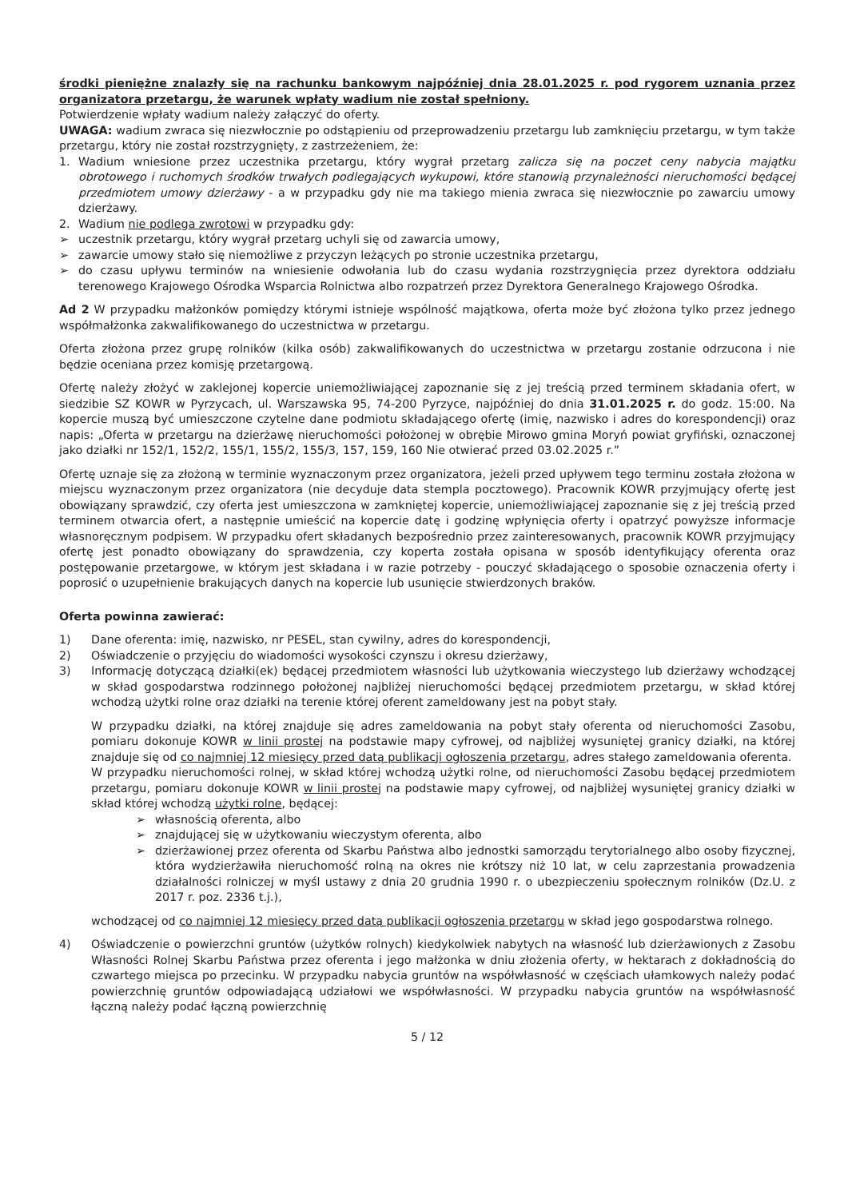środki pieniężne znalazły się na rachunku bankowym najpóźniej dnia 28.01.2025 r. pod rygorem uznania przez organizatora przetargu, że warunek wpłaty wadium nie został spełniony.
Potwierdzenie wpłaty wadium należy załączyć do oferty.
UWAGA: wadium zwraca się niezwłocznie po odstąpieniu od przeprowadzeniu przetargu lub zamknięciu przetargu, w tym także przetargu, który nie został rozstrzygnięty, z zastrzeżeniem, że:
1. Wadium wniesione przez uczestnika przetargu, który wygrał przetarg zalicza się na poczet ceny nabycia majątku obrotowego i ruchomych środków trwałych podlegających wykupowi, które stanowią przynależności nieruchomości będącej przedmiotem umowy dzierżawy - a w przypadku gdy nie ma takiego mienia zwraca się niezwłocznie po zawarciu umowy dzierżawy.
2. Wadium nie podlega zwrotowi w przypadku gdy:
➢ uczestnik przetargu, który wygrał przetarg uchyli się od zawarcia umowy,
➢ zawarcie umowy stało się niemożliwe z przyczyn leżących po stronie uczestnika przetargu,
➢ do czasu upływu terminów na wniesienie odwołania lub do czasu wydania rozstrzygnięcia przez dyrektora oddziału terenowego Krajowego Ośrodka Wsparcia Rolnictwa albo rozpatrzeń przez Dyrektora Generalnego Krajowego Ośrodka.
Ad 2 W przypadku małżonków pomiędzy którymi istnieje wspólność majątkowa, oferta może być złożona tylko przez jednego współmałżonka zakwalifikowanego do uczestnictwa w przetargu.
Oferta złożona przez grupę rolników (kilka osób) zakwalifikowanych do uczestnictwa w przetargu zostanie odrzucona i nie będzie oceniana przez komisję przetargową.
Ofertę należy złożyć w zaklejonej kopercie uniemożliwiającej zapoznanie się z jej treścią przed terminem składania ofert, w siedzibie SZ KOWR w Pyrzycach, ul. Warszawska 95, 74-200 Pyrzyce, najpóźniej do dnia 31.01.2025 r. do godz. 15:00. Na kopercie muszą być umieszczone czytelne dane podmiotu składającego ofertę (imię, nazwisko i adres do korespondencji) oraz napis: „Oferta w przetargu na dzierżawę nieruchomości położonej w obrębie Mirowo gmina Moryń powiat gryfiński, oznaczonej jako działki nr 152/1, 152/2, 155/1, 155/2, 155/3, 157, 159, 160 Nie otwierać przed 03.02.2025 r.”
Ofertę uznaje się za złożoną w terminie wyznaczonym przez organizatora, jeżeli przed upływem tego terminu została złożona w miejscu wyznaczonym przez organizatora (nie decyduje data stempla pocztowego). Pracownik KOWR przyjmujący ofertę jest obowiązany sprawdzić, czy oferta jest umieszczona w zamkniętej kopercie, uniemożliwiającej zapoznanie się z jej treścią przed terminem otwarcia ofert, a następnie umieścić na kopercie datę i godzinę wpłynięcia oferty i opatrzyć powyższe informacje własnoręcznym podpisem. W przypadku ofert składanych bezpośrednio przez zainteresowanych, pracownik KOWR przyjmujący ofertę jest ponadto obowiązany do sprawdzenia, czy koperta została opisana w sposób identyfikujący oferenta oraz postępowanie przetargowe, w którym jest składana i w razie potrzeby - pouczyć składającego o sposobie oznaczenia oferty i poprosić o uzupełnienie brakujących danych na kopercie lub usunięcie stwierdzonych braków.
Oferta powinna zawierać:
1) Dane oferenta: imię, nazwisko, nr PESEL, stan cywilny, adres do korespondencji,
2) Oświadczenie o przyjęciu do wiadomości wysokości czynszu i okresu dzierżawy,
3) Informację dotyczącą działki(ek) będącej przedmiotem własności lub użytkowania wieczystego lub dzierżawy wchodzącej w skład gospodarstwa rodzinnego położonej najbliżej nieruchomości będącej przedmiotem przetargu, w skład której wchodzą użytki rolne oraz działki na terenie której oferent zameldowany jest na pobyt stały.
W przypadku działki, na której znajduje się adres zameldowania na pobyt stały oferenta od nieruchomości Zasobu, pomiaru dokonuje KOWR w linii prostej na podstawie mapy cyfrowej, od najbliżej wysuniętej granicy działki, na której znajduje się od co najmniej 12 miesięcy przed datą publikacji ogłoszenia przetargu, adres stałego zameldowania oferenta.
W przypadku nieruchomości rolnej, w skład której wchodzą użytki rolne, od nieruchomości Zasobu będącej przedmiotem przetargu, pomiaru dokonuje KOWR w linii prostej na podstawie mapy cyfrowej, od najbliżej wysuniętej granicy działki w skład której wchodzą użytki rolne, będącej:
➢ własnością oferenta, albo
➢ znajdującej się w użytkowaniu wieczystym oferenta, albo
➢ dzierżawionej przez oferenta od Skarbu Państwa albo jednostki samorządu terytorialnego albo osoby fizycznej, która wydzierżawiła nieruchomość rolną na okres nie krótszy niż 10 lat, w celu zaprzestania prowadzenia działalności rolniczej w myśl ustawy z dnia 20 grudnia 1990 r. o ubezpieczeniu społecznym rolników (Dz.U. z 2017 r. poz. 2336 t.j.),
wchodzącej od co najmniej 12 miesięcy przed datą publikacji ogłoszenia przetargu w skład jego gospodarstwa rolnego.
4) Oświadczenie o powierzchni gruntów (użytków rolnych) kiedykolwiek nabytych na własność lub dzierżawionych z Zasobu Własności Rolnej Skarbu Państwa przez oferenta i jego małżonka w dniu złożenia oferty, w hektarach z dokładnością do czwartego miejsca po przecinku. W przypadku nabycia gruntów na współwłasność w częściach ułamkowych należy podać powierzchnię gruntów odpowiadającą udziałowi we współwłasności. W przypadku nabycia gruntów na współwłasność łączną należy podać łączną powierzchnię
5 / 12